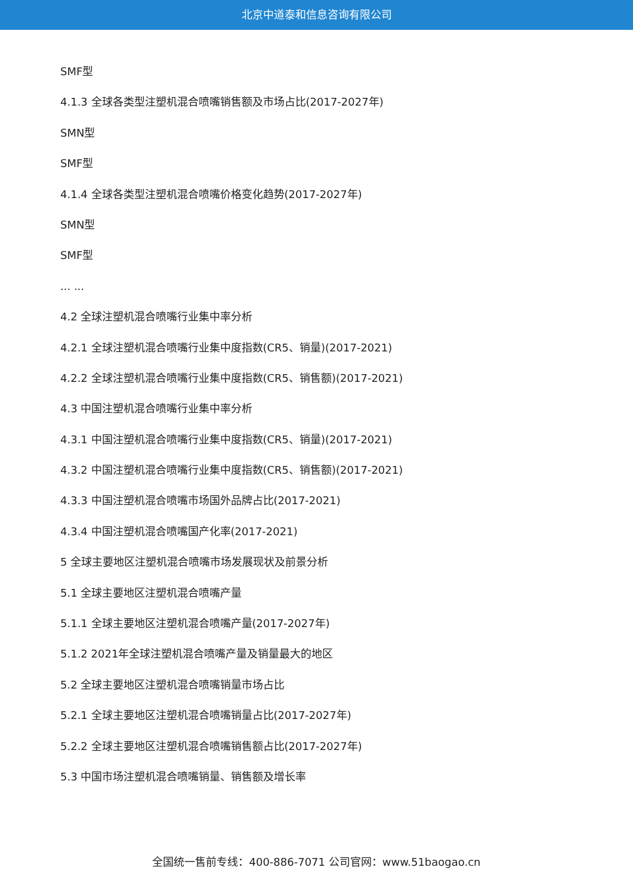北京中道泰和信息咨询有限公司
SMF型
4.1.3 全球各类型注塑机混合喷嘴销售额及市场占比(2017-2027年)
SMN型
SMF型
4.1.4 全球各类型注塑机混合喷嘴价格变化趋势(2017-2027年)
SMN型
SMF型
... ...
4.2 全球注塑机混合喷嘴行业集中率分析
4.2.1 全球注塑机混合喷嘴行业集中度指数(CR5、销量)(2017-2021)
4.2.2 全球注塑机混合喷嘴行业集中度指数(CR5、销售额)(2017-2021)
4.3 中国注塑机混合喷嘴行业集中率分析
4.3.1 中国注塑机混合喷嘴行业集中度指数(CR5、销量)(2017-2021)
4.3.2 中国注塑机混合喷嘴行业集中度指数(CR5、销售额)(2017-2021)
4.3.3 中国注塑机混合喷嘴市场国外品牌占比(2017-2021)
4.3.4 中国注塑机混合喷嘴国产化率(2017-2021)
5 全球主要地区注塑机混合喷嘴市场发展现状及前景分析
5.1 全球主要地区注塑机混合喷嘴产量
5.1.1 全球主要地区注塑机混合喷嘴产量(2017-2027年)
5.1.2 2021年全球注塑机混合喷嘴产量及销量最大的地区
5.2 全球主要地区注塑机混合喷嘴销量市场占比
5.2.1 全球主要地区注塑机混合喷嘴销量占比(2017-2027年)
5.2.2 全球主要地区注塑机混合喷嘴销售额占比(2017-2027年)
5.3 中国市场注塑机混合喷嘴销量、销售额及增长率
全国统一售前专线：400-886-7071 公司官网：www.51baogao.cn